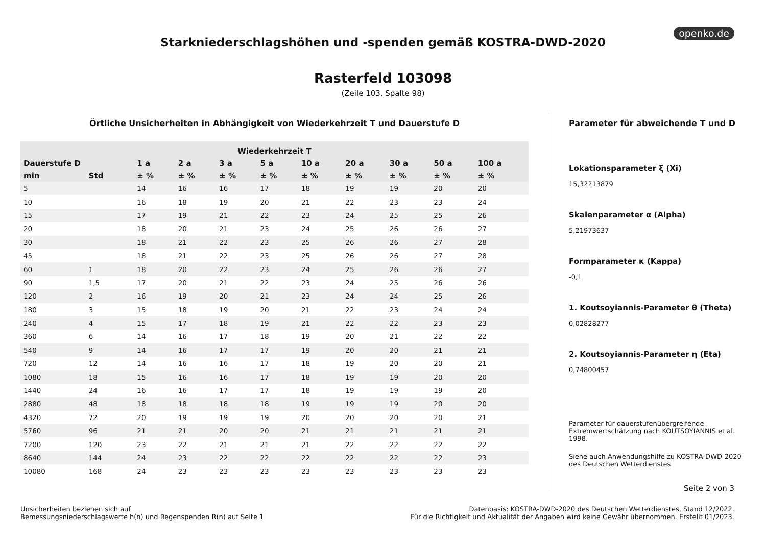openko.de
Starkniederschlagshöhen und -spenden gemäß KOSTRA-DWD-2020
Rasterfeld 103098
(Zeile 103, Spalte 98)
Örtliche Unsicherheiten in Abhängigkeit von Wiederkehrzeit T und Dauerstufe D
| Wiederkehrzeit T | | | | | | | | | | |
| --- | --- | --- | --- | --- | --- | --- | --- | --- | --- | --- |
| Dauerstufe D | | 1 a | 2 a | 3 a | 5 a | 10 a | 20 a | 30 a | 50 a | 100 a |
| min | Std | ± % | ± % | ± % | ± % | ± % | ± % | ± % | ± % | ± % |
| 5 | | 14 | 16 | 16 | 17 | 18 | 19 | 19 | 20 | 20 |
| 10 | | 16 | 18 | 19 | 20 | 21 | 22 | 23 | 23 | 24 |
| 15 | | 17 | 19 | 21 | 22 | 23 | 24 | 25 | 25 | 26 |
| 20 | | 18 | 20 | 21 | 23 | 24 | 25 | 26 | 26 | 27 |
| 30 | | 18 | 21 | 22 | 23 | 25 | 26 | 26 | 27 | 28 |
| 45 | | 18 | 21 | 22 | 23 | 25 | 26 | 26 | 27 | 28 |
| 60 | 1 | 18 | 20 | 22 | 23 | 24 | 25 | 26 | 26 | 27 |
| 90 | 1,5 | 17 | 20 | 21 | 22 | 23 | 24 | 25 | 26 | 26 |
| 120 | 2 | 16 | 19 | 20 | 21 | 23 | 24 | 24 | 25 | 26 |
| 180 | 3 | 15 | 18 | 19 | 20 | 21 | 22 | 23 | 24 | 24 |
| 240 | 4 | 15 | 17 | 18 | 19 | 21 | 22 | 22 | 23 | 23 |
| 360 | 6 | 14 | 16 | 17 | 18 | 19 | 20 | 21 | 22 | 22 |
| 540 | 9 | 14 | 16 | 17 | 17 | 19 | 20 | 20 | 21 | 21 |
| 720 | 12 | 14 | 16 | 16 | 17 | 18 | 19 | 20 | 20 | 21 |
| 1080 | 18 | 15 | 16 | 16 | 17 | 18 | 19 | 19 | 20 | 20 |
| 1440 | 24 | 16 | 16 | 17 | 17 | 18 | 19 | 19 | 19 | 20 |
| 2880 | 48 | 18 | 18 | 18 | 18 | 19 | 19 | 19 | 20 | 20 |
| 4320 | 72 | 20 | 19 | 19 | 19 | 20 | 20 | 20 | 20 | 21 |
| 5760 | 96 | 21 | 21 | 20 | 20 | 21 | 21 | 21 | 21 | 21 |
| 7200 | 120 | 23 | 22 | 21 | 21 | 21 | 22 | 22 | 22 | 22 |
| 8640 | 144 | 24 | 23 | 22 | 22 | 22 | 22 | 22 | 22 | 23 |
| 10080 | 168 | 24 | 23 | 23 | 23 | 23 | 23 | 23 | 23 | 23 |
Parameter für abweichende T und D
Lokationsparameter ξ (Xi)
15,32213879
Skalenparameter α (Alpha)
5,21973637
Formparameter κ (Kappa)
-0,1
1. Koutsoyiannis-Parameter θ (Theta)
0,02828277
2. Koutsoyiannis-Parameter η (Eta)
0,74800457
Parameter für dauerstufenübergreifende Extremwertschätzung nach KOUTSOYIANNIS et al. 1998.
Siehe auch Anwendungshilfe zu KOSTRA-DWD-2020 des Deutschen Wetterdienstes.
Seite 2 von 3
Unsicherheiten beziehen sich auf
Bemessungsniederschlagswerte h(n) und Regenspenden R(n) auf Seite 1
Datenbasis: KOSTRA-DWD-2020 des Deutschen Wetterdienstes, Stand 12/2022.
Für die Richtigkeit und Aktualität der Angaben wird keine Gewähr übernommen. Erstellt 01/2023.